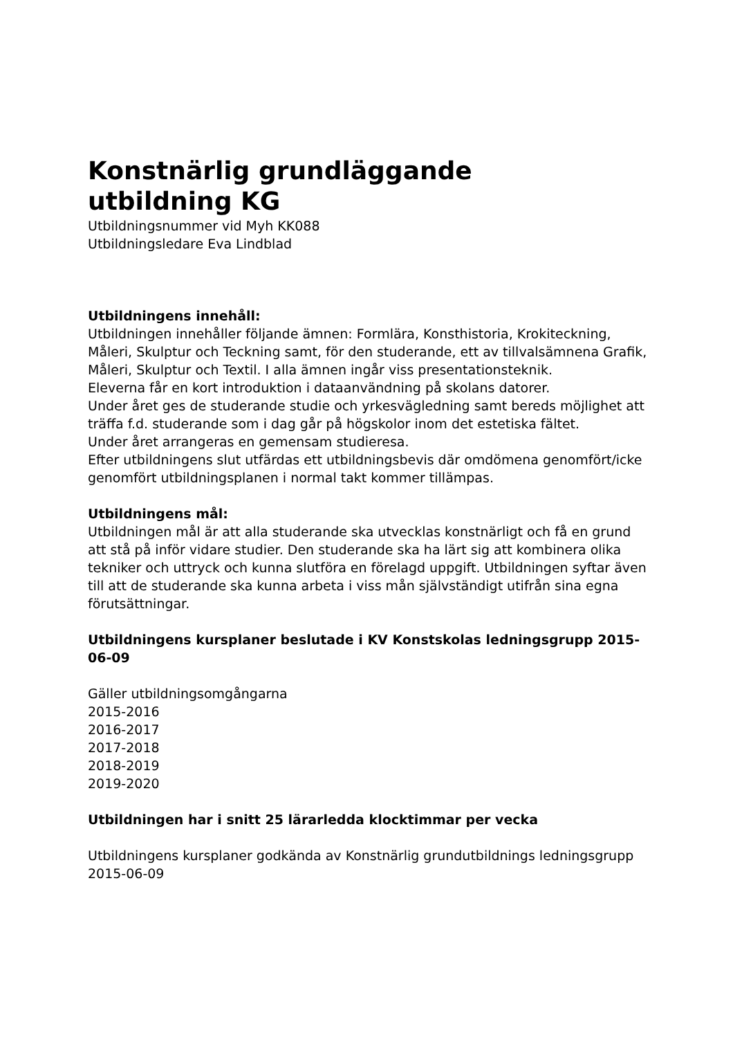Konstnärlig grundläggande
utbildning KG
Utbildningsnummer vid Myh KK088
Utbildningsledare Eva Lindblad
Utbildningens innehåll:
Utbildningen innehåller följande ämnen: Formlära, Konsthistoria, Krokiteckning, Måleri, Skulptur och Teckning samt, för den studerande, ett av tillvalsämnena Grafik, Måleri, Skulptur och Textil. I alla ämnen ingår viss presentationsteknik.
Eleverna får en kort introduktion i dataanvändning på skolans datorer.
Under året ges de studerande studie och yrkesvägledning samt bereds möjlighet att träffa f.d. studerande som i dag går på högskolor inom det estetiska fältet.
Under året arrangeras en gemensam studieresa.
Efter utbildningens slut utfärdas ett utbildningsbevis där omdömena genomfört/icke genomfört utbildningsplanen i normal takt kommer tillämpas.
Utbildningens mål:
Utbildningen mål är att alla studerande ska utvecklas konstnärligt och få en grund att stå på inför vidare studier. Den studerande ska ha lärt sig att kombinera olika tekniker och uttryck och kunna slutföra en förelagd uppgift. Utbildningen syftar även till att de studerande ska kunna arbeta i viss mån självständigt utifrån sina egna förutsättningar.
Utbildningens kursplaner beslutade i KV Konstskolas ledningsgrupp 2015-06-09
Gäller utbildningsomgångarna
2015-2016
2016-2017
2017-2018
2018-2019
2019-2020
Utbildningen har i snitt 25 lärarledda klocktimmar per vecka
Utbildningens kursplaner godkända av Konstnärlig grundutbildnings ledningsgrupp 2015-06-09